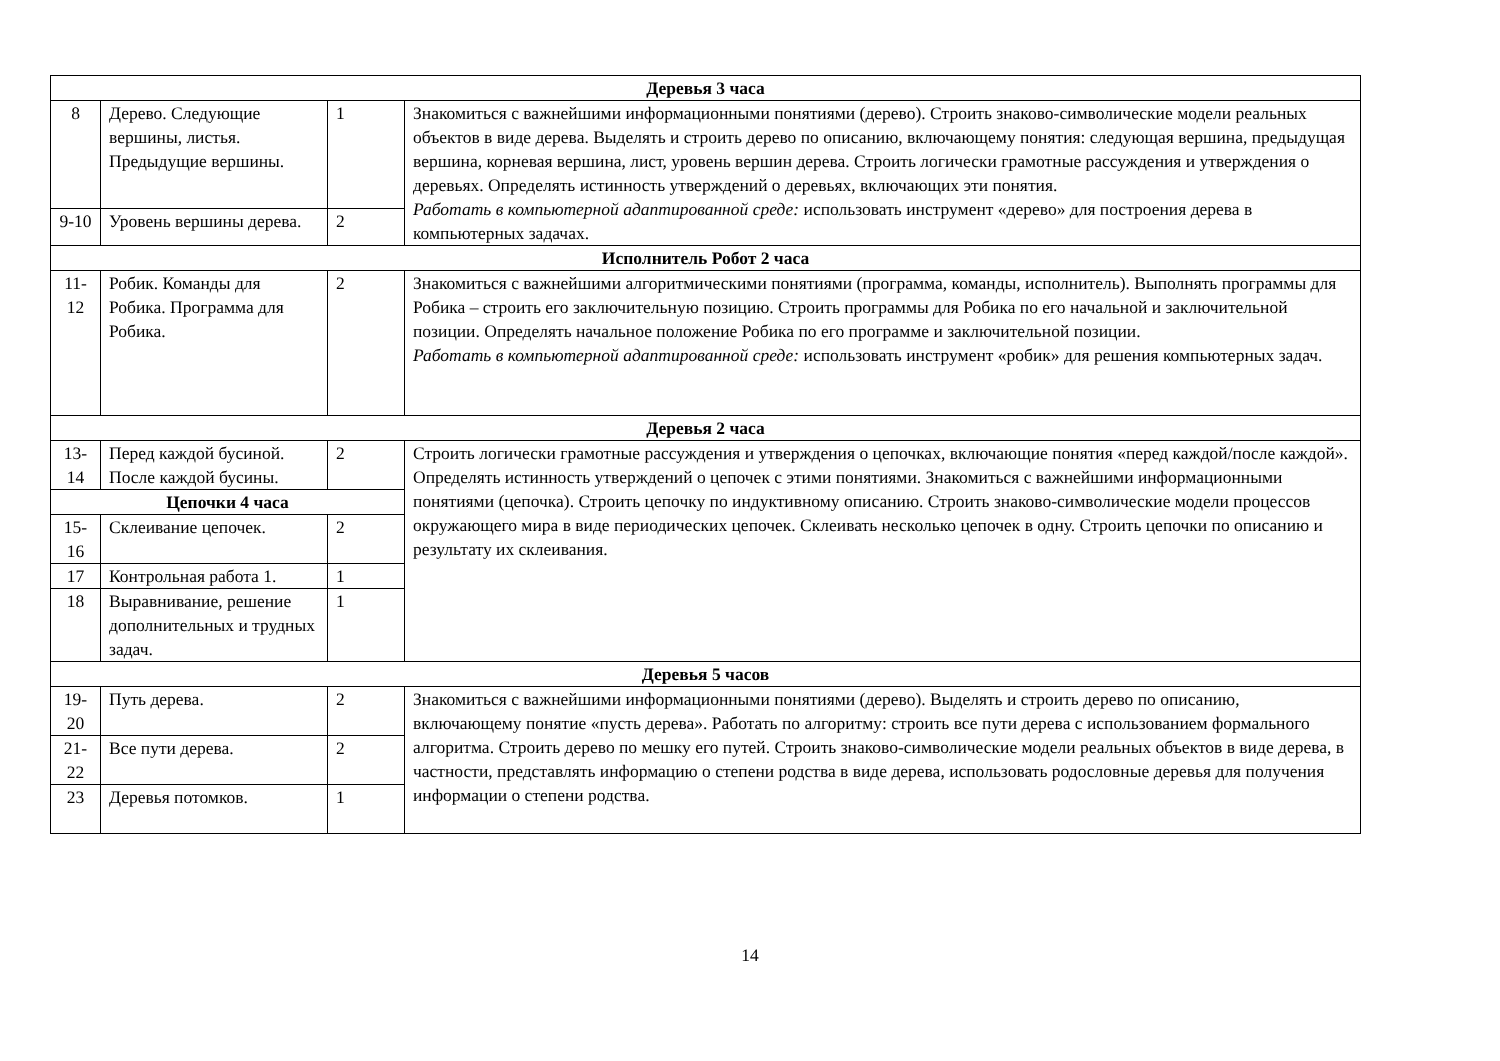| Деревья 3 часа | | | |
| 8 | Дерево. Следующие вершины, листья. Предыдущие верши­ны. | 1 | Знакомиться с важнейшими информационными понятиями (дерево). Строить знаково-символические модели реальных объектов в виде дерева. Выделять и строить дерево по описанию, включающему понятия: следующая вершина, предыдущая вершина, корневая вершина, лист, уровень вершин дерева. Строить логически грамотные рассуждения и утверждения о деревьях. Определять истинность утвер­ждений о деревьях, включающих эти понятия. Работать в компьютерной адаптированной среде: использовать инструмент «дерево» для построе­ния дерева в компьютерных задачах. |
| 9-10 | Уровень вершины де­рева. | 2 | |
| Исполнитель Робот 2 часа | | | |
| 11-12 | Робик. Команды для Робика. Программа для Робика. | 2 | Знакомиться с важнейшими алгоритмическими понятиями (программа, команды, исполнитель). Вы­полнять программы для Робика – строить его заключительную позицию. Строить программы для Ро­бика по его начальной и заключительной позиции. Определять начальное положение Робика по его программе и заключительной позиции. Работать в компьютерной адаптированной среде: использовать инструмент «робик» для решения компьютерных задач. |
| Деревья 2 часа | | | |
| 13-14 | Перед каждой буси­ной. После каждой бусины. | 2 | Строить логически грамотные рассуждения и утверждения о цепочках, включающие понятия «перед каждой/после каждой». Определять истинность утверждений о цепочек с этими понятиями. Знако­миться с важнейшими информационными понятиями (цепочка). Строить цепочку по индуктивному описанию. Строить знаково-символические модели процессов окружающего мира в виде периодиче­ских цепочек. Склеивать несколько цепочек в одну. Строить цепочки по описанию и результату их склеивания. |
| Цепочки 4 часа | | | |
| 15-16 | Склеивание цепочек. | 2 | |
| 17 | Контрольная работа 1. | 1 | |
| 18 | Выравнивание, реше­ние дополнительных и трудных задач. | 1 | |
| Деревья 5 часов | | | |
| 19-20 | Путь дерева. | 2 | Знакомиться с важнейшими информационными понятиями (дерево). Выделять и строить дерево по описанию, включающему понятие «пусть дерева». Работать по алгоритму: строить все пути дерева с использованием формального алгоритма. Строить дерево по мешку его путей. Строить знаково-символические модели реальных объектов в виде дерева, в частности, представлять информацию о степени родства в виде дерева, использовать родословные деревья для получения информации о сте­пени родства. |
| 21-22 | Все пути дерева. | 2 | |
| 23 | Деревья потомков. | 1 | |
14